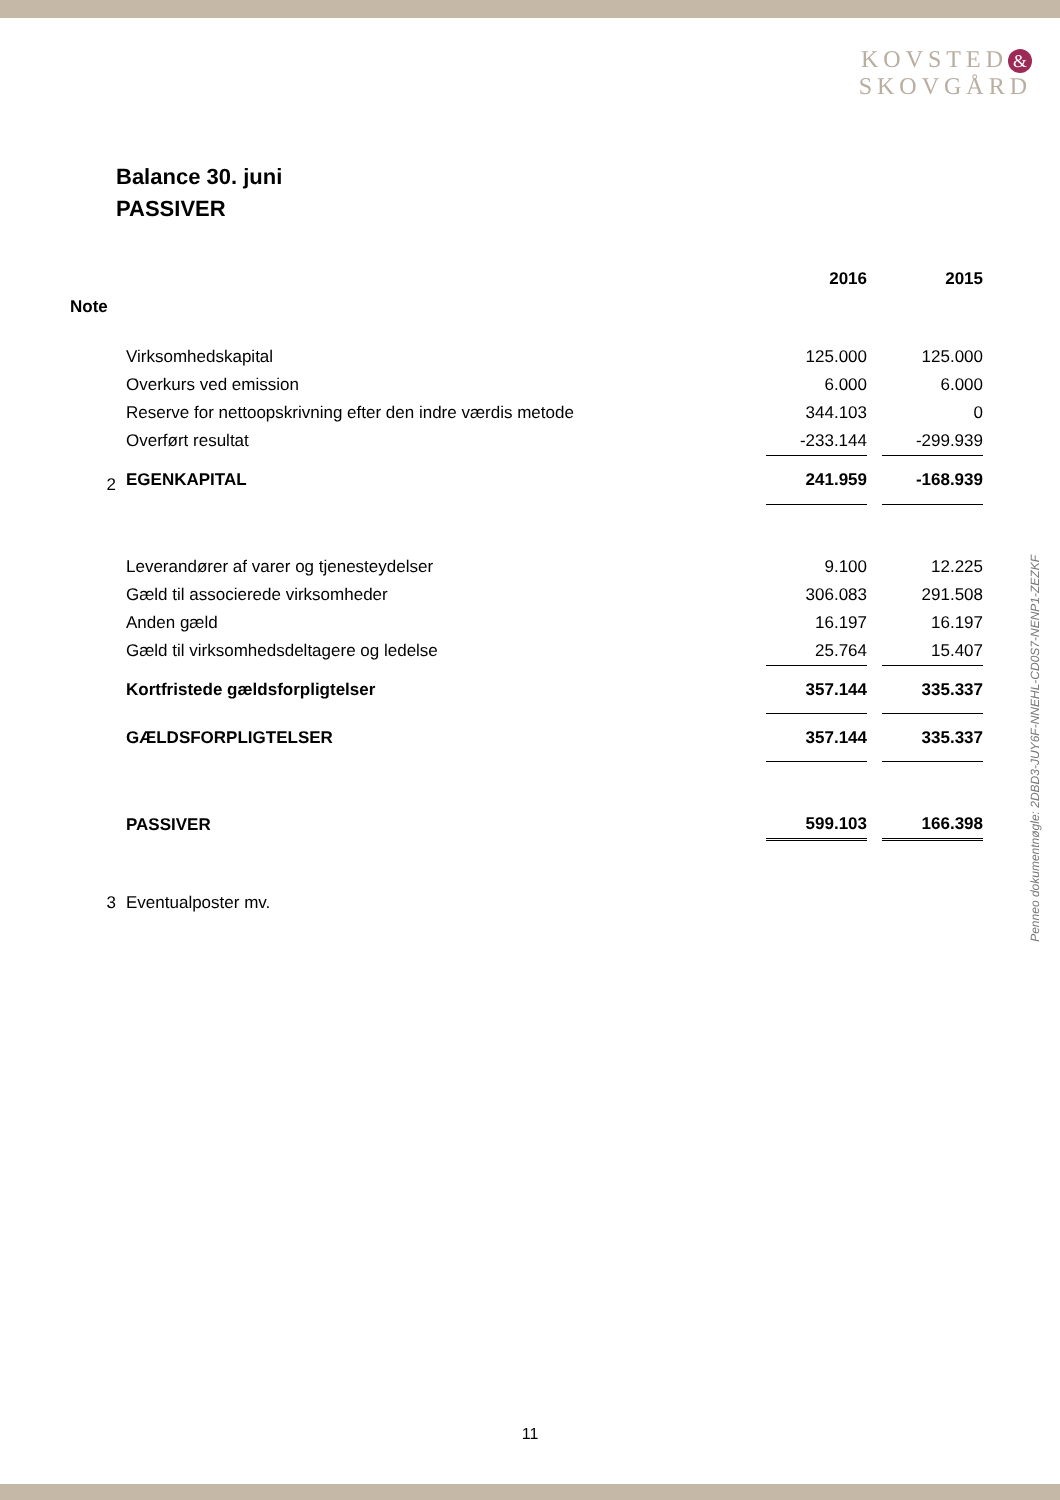KOVSTED &
SKOVGÅRD
Balance 30. juni
PASSIVER
| | | 2016 | | 2015 |
| --- | --- | --- | --- | --- |
| Note | | | | |
| | Virksomhedskapital | 125.000 | | 125.000 |
| | Overkurs ved emission | 6.000 | | 6.000 |
| | Reserve for nettoopskrivning efter den indre værdis metode | 344.103 | | 0 |
| | Overført resultat | -233.144 | | -299.939 |
| 2 | EGENKAPITAL | 241.959 | | -168.939 |
| | Leverandører af varer og tjenesteydelser | 9.100 | | 12.225 |
| | Gæld til associerede virksomheder | 306.083 | | 291.508 |
| | Anden gæld | 16.197 | | 16.197 |
| | Gæld til virksomhedsdeltagere og ledelse | 25.764 | | 15.407 |
| | Kortfristede gældsforpligtelser | 357.144 | | 335.337 |
| | GÆLDSFORPLIGTELSER | 357.144 | | 335.337 |
| | PASSIVER | 599.103 | | 166.398 |
| 3 | Eventualposter mv. | | | |
Penneo dokumentnøgle: 2DBD3-JUY6F-NNEHL-CD0S7-NENP1-ZEZKF
11